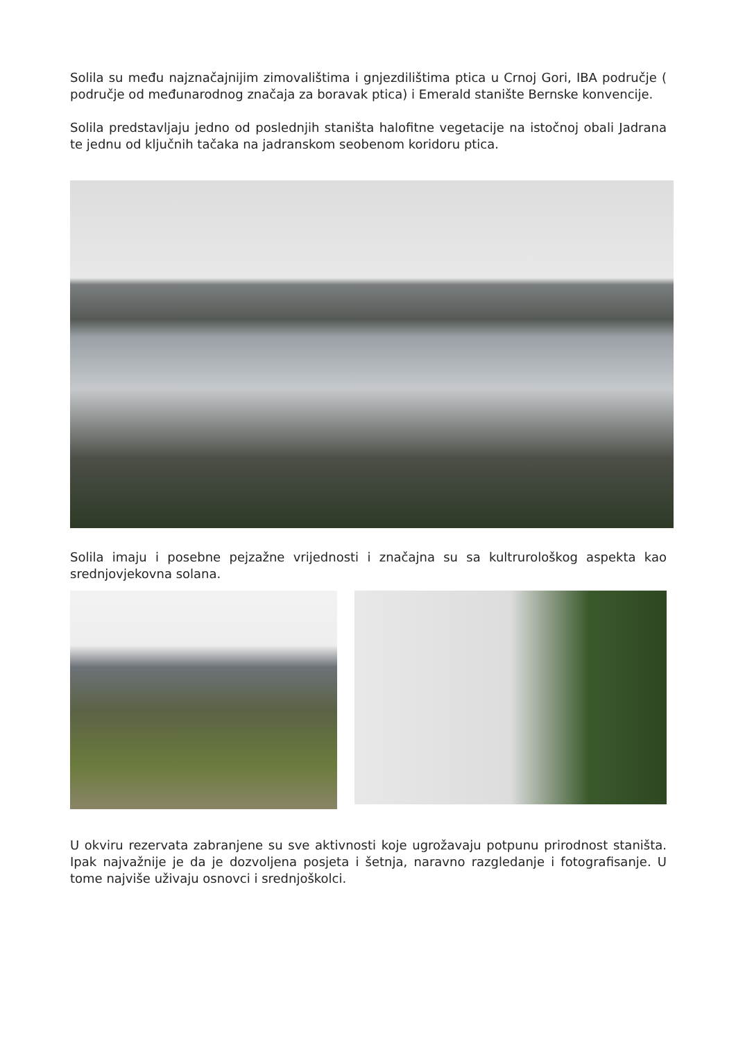Solila su među najznačajnijim zimovalištima i gnjezdilištima ptica u Crnoj Gori, IBA područje ( područje od međunarodnog značaja za boravak ptica) i Emerald stanište Bernske konvencije.
Solila predstavljaju jedno od poslednjih staništa halofitne vegetacije na istočnoj obali Jadrana te jednu od ključnih tačaka na jadranskom seobenom koridoru ptica.
Solila imaju i posebne pejzažne vrijednosti i značajna su sa kultrurološkog aspekta kao srednjovjekovna solana.
U okviru rezervata zabranjene su sve aktivnosti koje ugrožavaju potpunu prirodnost staništa. Ipak najvažnije je da je dozvoljena posjeta i šetnja, naravno razgledanje i fotografisanje. U tome najviše uživaju osnovci i srednjoškolci.